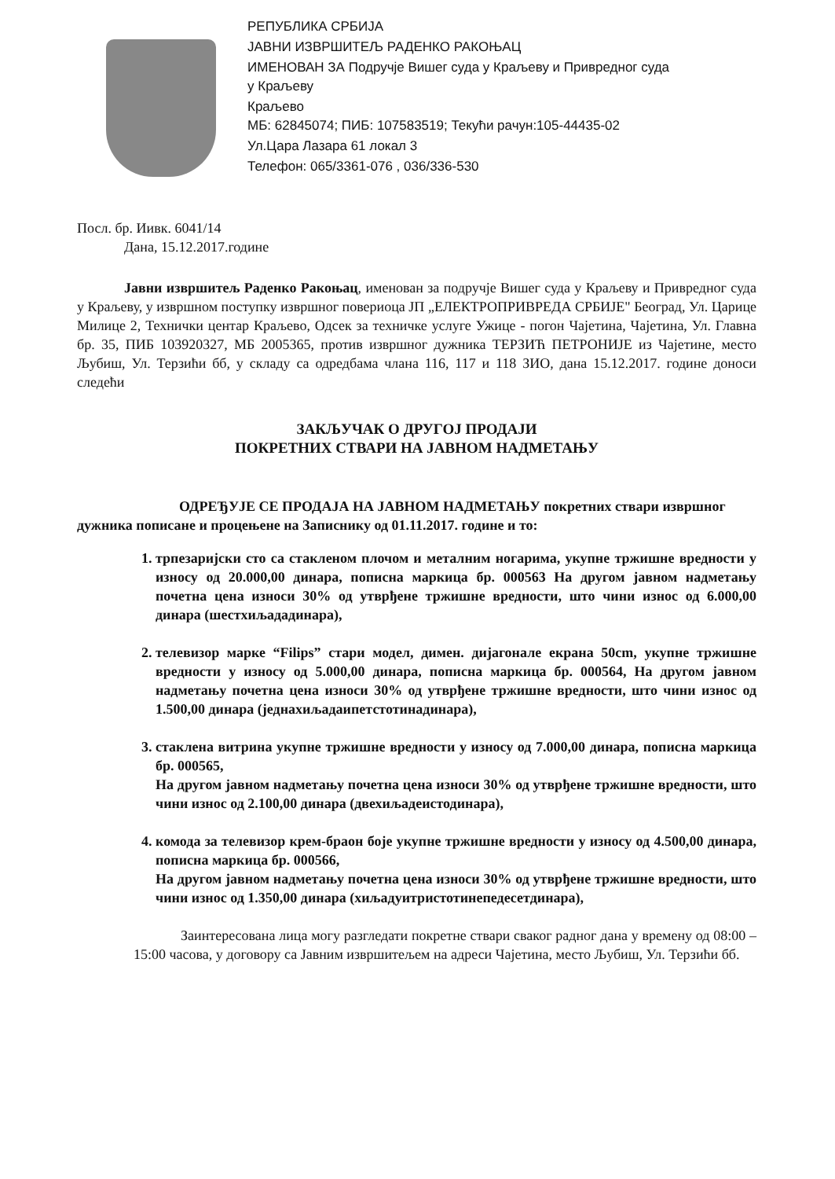РЕПУБЛИКА СРБИЈА
ЈАВНИ ИЗВРШИТЕЉ РАДЕНКО РАКОЊАЦ
ИМЕНОВАН ЗА Подручје Вишег суда у Краљеву и Привредног суда
у Краљеву
Краљево
МБ: 62845074; ПИБ: 107583519; Текући рачун:105-44435-02
Ул.Цара Лазара 61 локал 3
Телефон: 065/3361-076 , 036/336-530
Посл. бр. Иивк. 6041/14
Дана, 15.12.2017.године
Јавни извршитељ Раденко Ракоњац, именован за подручје Вишег суда у Краљеву и Привредног суда у Краљеву, у извршном поступку извршног повериоца ЈП „ЕЛЕКТРОПРИВРЕДА СРБИЈЕ" Београд, Ул. Царице Милице 2, Технички центар Краљево, Одсек за техничке услуге Ужице - погон Чајетина, Чајетина, Ул. Главна бр. 35, ПИБ 103920327, МБ 2005365, против извршног дужника ТЕРЗИЋ ПЕТРОНИЈЕ из Чајетине, место Љубиш, Ул. Терзићи бб, у складу са одредбама члана 116, 117 и 118 ЗИО, дана 15.12.2017. године доноси следећи
ЗАКЉУЧАК О ДРУГОЈ ПРОДАЈИ
ПОКРЕТНИХ СТВАРИ НА ЈАВНОМ НАДМЕТАЊУ
ОДРЕЂУЈЕ СЕ ПРОДАЈА НА ЈАВНОМ НАДМЕТАЊУ покретних ствари извршног дужника пописане и процењене на Записнику од 01.11.2017. године и то:
1. трпезаријски сто са стакленом плочом и металним ногарима, укупне тржишне вредности у износу од 20.000,00 динара, пописна маркица бр. 000563 На другом јавном надметању почетна цена износи 30% од утврђене тржишне вредности, што чини износ од 6.000,00 динара (шестхиљададинара),
2. телевизор марке “Filips” стари модел, димен. дијагонале екрана 50cm, укупне тржишне вредности у износу од 5.000,00 динара, пописна маркица бр. 000564, На другом јавном надметању почетна цена износи 30% од утврђене тржишне вредности, што чини износ од 1.500,00 динара (једнахиљадаипетстотинадинара),
3. стаклена витрина укупне тржишне вредности у износу од 7.000,00 динара, пописна маркица бр. 000565,
На другом јавном надметању почетна цена износи 30% од утврђене тржишне вредности, што чини износ од 2.100,00 динара (двехиљадеистодинара),
4. комода за телевизор крем-браон боје укупне тржишне вредности у износу од 4.500,00 динара, пописна маркица бр. 000566,
На другом јавном надметању почетна цена износи 30% од утврђене тржишне вредности, што чини износ од 1.350,00 динара (хиљадуитристотинепедесетдинара),
Заинтересована лица могу разгледати покретне ствари сваког радног дана у времену од 08:00 – 15:00 часова, у договору са Јавним извршитељем на адреси Чајетина, место Љубиш, Ул. Терзићи бб.